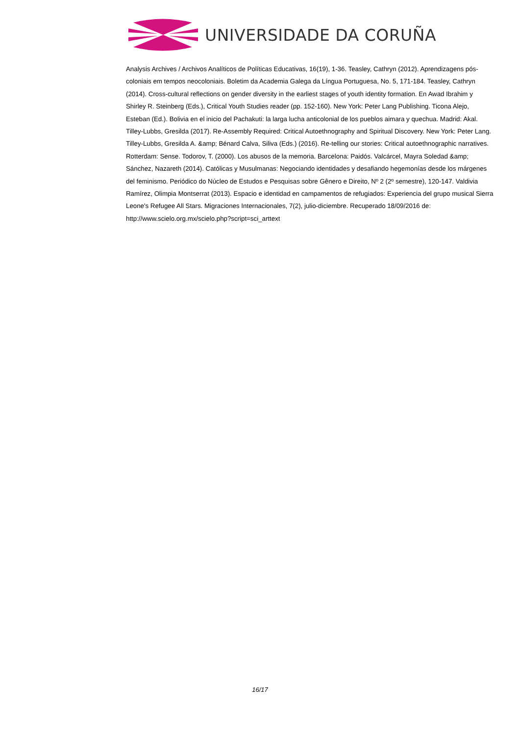UNIVERSIDADE DA CORUÑA
Analysis Archives / Archivos Analíticos de Políticas Educativas, 16(19), 1-36. Teasley, Cathryn (2012). Aprendizagens pós-coloniais em tempos neocoloniais. Boletim da Academia Galega da Língua Portuguesa, No. 5, 171-184. Teasley, Cathryn (2014). Cross-cultural reflections on gender diversity in the earliest stages of youth identity formation. En Awad Ibrahim y Shirley R. Steinberg (Eds.), Critical Youth Studies reader (pp. 152-160). New York: Peter Lang Publishing. Ticona Alejo, Esteban (Ed.). Bolivia en el inicio del Pachakuti: la larga lucha anticolonial de los pueblos aimara y quechua. Madrid: Akal. Tilley-Lubbs, Gresilda (2017). Re-Assembly Required: Critical Autoethnography and Spiritual Discovery. New York: Peter Lang. Tilley-Lubbs, Gresilda A. &amp; Bénard Calva, Siliva (Eds.) (2016). Re-telling our stories: Critical autoethnographic narratives. Rotterdam: Sense. Todorov, T. (2000). Los abusos de la memoria. Barcelona: Paidós. Valcárcel, Mayra Soledad &amp; Sánchez, Nazareth (2014). Católicas y Musulmanas: Negociando identidades y desafiando hegemonías desde los márgenes del feminismo. Periódico do Núcleo de Estudos e Pesquisas sobre Gênero e Direito, Nº 2 (2º semestre), 120-147. Valdivia Ramírez, Olimpia Montserrat (2013). Espacio e identidad en campamentos de refugiados: Experiencia del grupo musical Sierra Leone's Refugee All Stars. Migraciones Internacionales, 7(2), julio-diciembre. Recuperado 18/09/2016 de: http://www.scielo.org.mx/scielo.php?script=sci_arttext
16/17